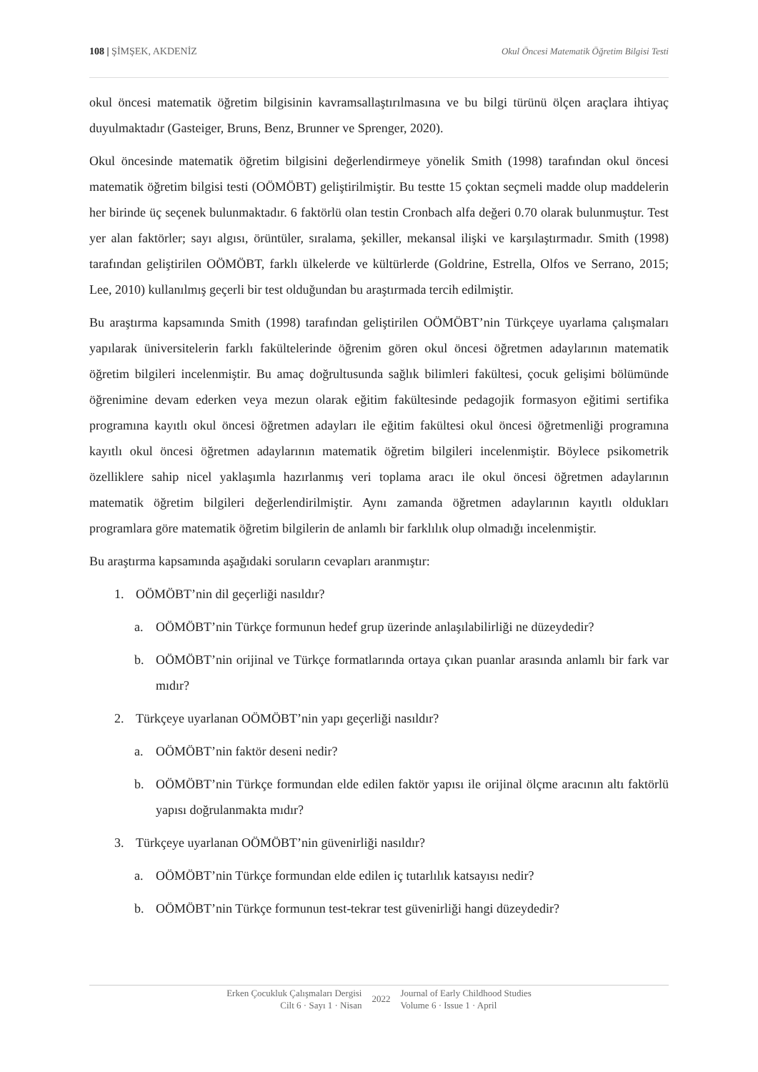108 | ŞİMŞEK, AKDENİZ Okul Öncesi Matematik Öğretim Bilgisi Testi
okul öncesi matematik öğretim bilgisinin kavramsallaştırılmasına ve bu bilgi türünü ölçen araçlara ihtiyaç duyulmaktadır (Gasteiger, Bruns, Benz, Brunner ve Sprenger, 2020).
Okul öncesinde matematik öğretim bilgisini değerlendirmeye yönelik Smith (1998) tarafından okul öncesi matematik öğretim bilgisi testi (OÖMÖBT) geliştirilmiştir. Bu testte 15 çoktan seçmeli madde olup maddelerin her birinde üç seçenek bulunmaktadır. 6 faktörlü olan testin Cronbach alfa değeri 0.70 olarak bulunmuştur. Test yer alan faktörler; sayı algısı, örüntüler, sıralama, şekiller, mekansal ilişki ve karşılaştırmadır. Smith (1998) tarafından geliştirilen OÖMÖBT, farklı ülkelerde ve kültürlerde (Goldrine, Estrella, Olfos ve Serrano, 2015; Lee, 2010) kullanılmış geçerli bir test olduğundan bu araştırmada tercih edilmiştir.
Bu araştırma kapsamında Smith (1998) tarafından geliştirilen OÖMÖBT’nin Türkçeye uyarlama çalışmaları yapılarak üniversitelerin farklı fakültelerinde öğrenim gören okul öncesi öğretmen adaylarının matematik öğretim bilgileri incelenmiştir. Bu amaç doğrultusunda sağlık bilimleri fakültesi, çocuk gelişimi bölümünde öğrenimine devam ederken veya mezun olarak eğitim fakültesinde pedagojik formasyon eğitimi sertifika programına kayıtlı okul öncesi öğretmen adayları ile eğitim fakültesi okul öncesi öğretmenliği programına kayıtlı okul öncesi öğretmen adaylarının matematik öğretim bilgileri incelenmiştir. Böylece psikometrik özelliklere sahip nicel yaklaşımla hazırlanmış veri toplama aracı ile okul öncesi öğretmen adaylarının matematik öğretim bilgileri değerlendirilmiştir. Aynı zamanda öğretmen adaylarının kayıtlı oldukları programlara göre matematik öğretim bilgilerin de anlamlı bir farklılık olup olmadığı incelenmiştir.
Bu araştırma kapsamında aşağıdaki soruların cevapları aranmıştır:
1. OÖMÖBT’nin dil geçerliği nasıldır?
a. OÖMÖBT’nin Türkçe formunun hedef grup üzerinde anlaşılabilirliği ne düzeydedir?
b. OÖMÖBT’nin orijinal ve Türkçe formatlarında ortaya çıkan puanlar arasında anlamlı bir fark var mıdır?
2. Türkçeye uyarlanan OÖMÖBT’nin yapı geçerliği nasıldır?
a. OÖMÖBT’nin faktör deseni nedir?
b. OÖMÖBT’nin Türkçe formundan elde edilen faktör yapısı ile orijinal ölçme aracının altı faktörlü yapısı doğrulanmakta mıdır?
3. Türkçeye uyarlanan OÖMÖBT’nin güvenirliği nasıldır?
a. OÖMÖBT’nin Türkçe formundan elde edilen iç tutarlılık katsayısı nedir?
b. OÖMÖBT’nin Türkçe formunun test-tekrar test güvenirliği hangi düzeydedir?
Erken Çocukluk Çalışmaları Dergisi
Cilt 6 · Sayı 1 · Nisan
2022
Journal of Early Childhood Studies
Volume 6 · Issue 1 · April